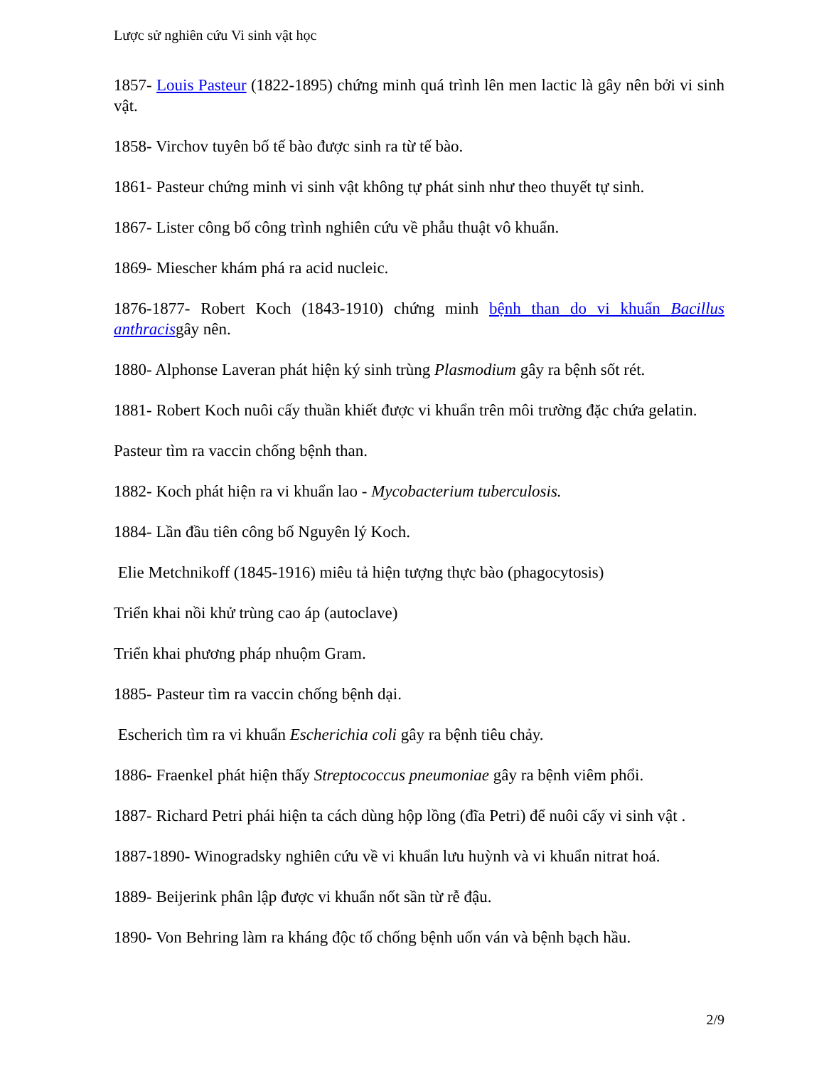Lược sử nghiên cứu Vi sinh vật học
1857- Louis Pasteur (1822-1895) chứng minh quá trình lên men lactic là gây nên bởi vi sinh vật.
1858- Virchov tuyên bố tế bào được sinh ra từ tế bào.
1861- Pasteur chứng minh vi sinh vật không tự phát sinh như theo thuyết tự sinh.
1867- Lister công bố công trình nghiên cứu về phẫu thuật vô khuẩn.
1869- Miescher khám phá ra acid nucleic.
1876-1877- Robert Koch (1843-1910) chứng minh bệnh than do vi khuẩn Bacillus anthracisgây nên.
1880- Alphonse Laveran phát hiện ký sinh trùng Plasmodium gây ra bệnh sốt rét.
1881- Robert Koch nuôi cấy thuần khiết được vi khuẩn trên môi trường đặc chứa gelatin.
Pasteur tìm ra vaccin chống bệnh than.
1882- Koch phát hiện ra vi khuẩn lao - Mycobacterium tuberculosis.
1884- Lần đầu tiên công bố Nguyên lý Koch.
Elie Metchnikoff (1845-1916) miêu tả hiện tượng thực bào (phagocytosis)
Triển khai nồi khử trùng cao áp (autoclave)
Triển khai phương pháp nhuộm Gram.
1885- Pasteur tìm ra vaccin chống bệnh dại.
Escherich tìm ra vi khuẩn Escherichia coli gây ra bệnh tiêu chảy.
1886- Fraenkel phát hiện thấy Streptococcus pneumoniae gây ra bệnh viêm phổi.
1887- Richard Petri phái hiện ta cách dùng hộp lồng (đĩa Petri) để nuôi cấy vi sinh vật .
1887-1890- Winogradsky nghiên cứu về vi khuẩn lưu huỳnh và vi khuẩn nitrat hoá.
1889- Beijerink phân lập được vi khuẩn nốt sần từ rễ đậu.
1890- Von Behring làm ra kháng độc tố chống bệnh uốn ván và bệnh bạch hầu.
2/9